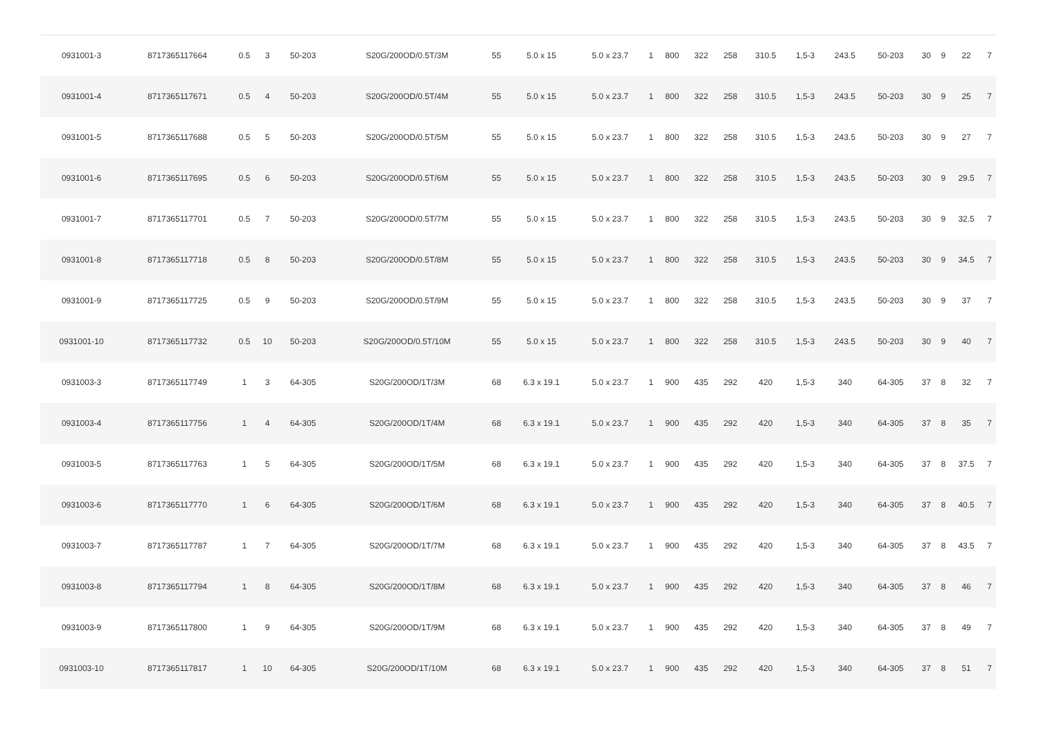| 0931001-3 | 8717365117664 | 0.5 | 3 | 50-203 | S20G/200OD/0.5T/3M | 55 | 5.0 x 15 | 5.0 x 23.7 | 1 | 800 | 322 | 258 | 310.5 | 1,5-3 | 243.5 | 50-203 | 30 | 9 | 22 | 7 |
| 0931001-4 | 8717365117671 | 0.5 | 4 | 50-203 | S20G/200OD/0.5T/4M | 55 | 5.0 x 15 | 5.0 x 23.7 | 1 | 800 | 322 | 258 | 310.5 | 1,5-3 | 243.5 | 50-203 | 30 | 9 | 25 | 7 |
| 0931001-5 | 8717365117688 | 0.5 | 5 | 50-203 | S20G/200OD/0.5T/5M | 55 | 5.0 x 15 | 5.0 x 23.7 | 1 | 800 | 322 | 258 | 310.5 | 1,5-3 | 243.5 | 50-203 | 30 | 9 | 27 | 7 |
| 0931001-6 | 8717365117695 | 0.5 | 6 | 50-203 | S20G/200OD/0.5T/6M | 55 | 5.0 x 15 | 5.0 x 23.7 | 1 | 800 | 322 | 258 | 310.5 | 1,5-3 | 243.5 | 50-203 | 30 | 9 | 29.5 | 7 |
| 0931001-7 | 8717365117701 | 0.5 | 7 | 50-203 | S20G/200OD/0.5T/7M | 55 | 5.0 x 15 | 5.0 x 23.7 | 1 | 800 | 322 | 258 | 310.5 | 1,5-3 | 243.5 | 50-203 | 30 | 9 | 32.5 | 7 |
| 0931001-8 | 8717365117718 | 0.5 | 8 | 50-203 | S20G/200OD/0.5T/8M | 55 | 5.0 x 15 | 5.0 x 23.7 | 1 | 800 | 322 | 258 | 310.5 | 1,5-3 | 243.5 | 50-203 | 30 | 9 | 34.5 | 7 |
| 0931001-9 | 8717365117725 | 0.5 | 9 | 50-203 | S20G/200OD/0.5T/9M | 55 | 5.0 x 15 | 5.0 x 23.7 | 1 | 800 | 322 | 258 | 310.5 | 1,5-3 | 243.5 | 50-203 | 30 | 9 | 37 | 7 |
| 0931001-10 | 8717365117732 | 0.5 | 10 | 50-203 | S20G/200OD/0.5T/10M | 55 | 5.0 x 15 | 5.0 x 23.7 | 1 | 800 | 322 | 258 | 310.5 | 1,5-3 | 243.5 | 50-203 | 30 | 9 | 40 | 7 |
| 0931003-3 | 8717365117749 | 1 | 3 | 64-305 | S20G/200OD/1T/3M | 68 | 6.3 x 19.1 | 5.0 x 23.7 | 1 | 900 | 435 | 292 | 420 | 1,5-3 | 340 | 64-305 | 37 | 8 | 32 | 7 |
| 0931003-4 | 8717365117756 | 1 | 4 | 64-305 | S20G/200OD/1T/4M | 68 | 6.3 x 19.1 | 5.0 x 23.7 | 1 | 900 | 435 | 292 | 420 | 1,5-3 | 340 | 64-305 | 37 | 8 | 35 | 7 |
| 0931003-5 | 8717365117763 | 1 | 5 | 64-305 | S20G/200OD/1T/5M | 68 | 6.3 x 19.1 | 5.0 x 23.7 | 1 | 900 | 435 | 292 | 420 | 1,5-3 | 340 | 64-305 | 37 | 8 | 37.5 | 7 |
| 0931003-6 | 8717365117770 | 1 | 6 | 64-305 | S20G/200OD/1T/6M | 68 | 6.3 x 19.1 | 5.0 x 23.7 | 1 | 900 | 435 | 292 | 420 | 1,5-3 | 340 | 64-305 | 37 | 8 | 40.5 | 7 |
| 0931003-7 | 8717365117787 | 1 | 7 | 64-305 | S20G/200OD/1T/7M | 68 | 6.3 x 19.1 | 5.0 x 23.7 | 1 | 900 | 435 | 292 | 420 | 1,5-3 | 340 | 64-305 | 37 | 8 | 43.5 | 7 |
| 0931003-8 | 8717365117794 | 1 | 8 | 64-305 | S20G/200OD/1T/8M | 68 | 6.3 x 19.1 | 5.0 x 23.7 | 1 | 900 | 435 | 292 | 420 | 1,5-3 | 340 | 64-305 | 37 | 8 | 46 | 7 |
| 0931003-9 | 8717365117800 | 1 | 9 | 64-305 | S20G/200OD/1T/9M | 68 | 6.3 x 19.1 | 5.0 x 23.7 | 1 | 900 | 435 | 292 | 420 | 1,5-3 | 340 | 64-305 | 37 | 8 | 49 | 7 |
| 0931003-10 | 8717365117817 | 1 | 10 | 64-305 | S20G/200OD/1T/10M | 68 | 6.3 x 19.1 | 5.0 x 23.7 | 1 | 900 | 435 | 292 | 420 | 1,5-3 | 340 | 64-305 | 37 | 8 | 51 | 7 |